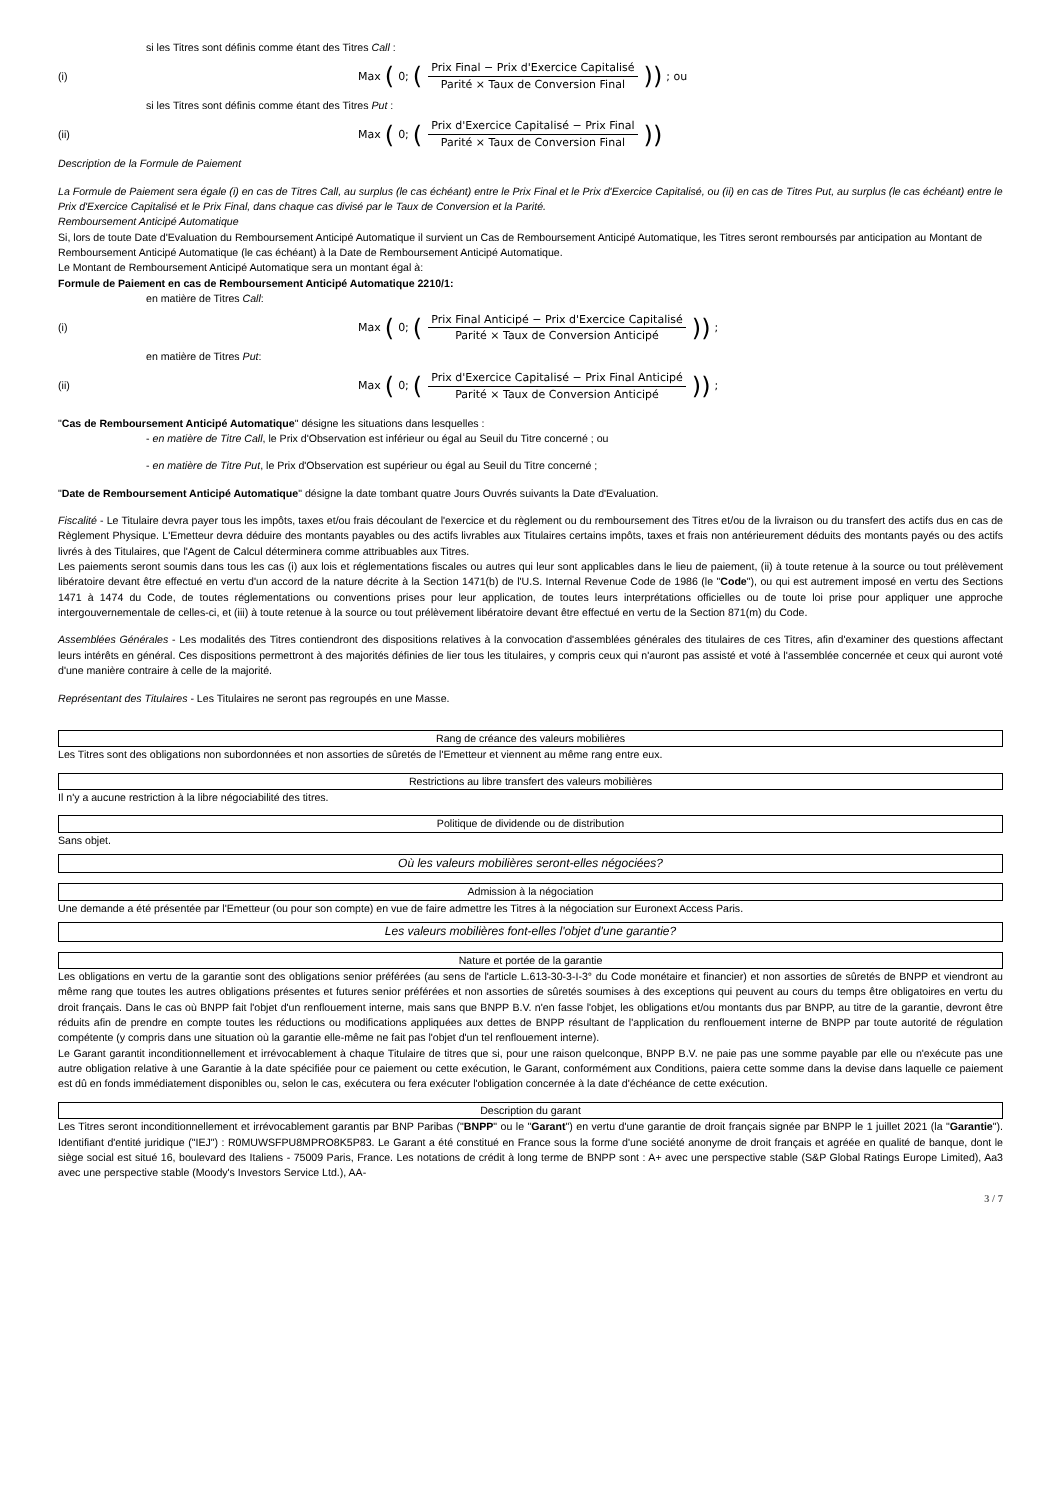si les Titres sont définis comme étant des Titres Call :
(i) Max (0; (Prix Final − Prix d'Exercice Capitalisé Parité × Taux de Conversion Final)); ou
si les Titres sont définis comme étant des Titres Put :
(ii) Max (0; (Prix d'Exercice Capitalisé − Prix Final Parité × Taux de Conversion Final))
Description de la Formule de Paiement
La Formule de Paiement sera égale (i) en cas de Titres Call, au surplus (le cas échéant) entre le Prix Final et le Prix d'Exercice Capitalisé, ou (ii) en cas de Titres Put, au surplus (le cas échéant) entre le Prix d'Exercice Capitalisé et le Prix Final, dans chaque cas divisé par le Taux de Conversion et la Parité.
Remboursement Anticipé Automatique
Si, lors de toute Date d'Evaluation du Remboursement Anticipé Automatique il survient un Cas de Remboursement Anticipé Automatique, les Titres seront remboursés par anticipation au Montant de Remboursement Anticipé Automatique (le cas échéant) à la Date de Remboursement Anticipé Automatique.
Le Montant de Remboursement Anticipé Automatique sera un montant égal à:
Formule de Paiement en cas de Remboursement Anticipé Automatique 2210/1:
en matière de Titres Call:
(i) Max (0; (Prix Final Anticipé − Prix d'Exercice Capitalisé Parité × Taux de Conversion Anticipé)) ;
en matière de Titres Put:
(ii) Max (0; (Prix d'Exercice Capitalisé − Prix Final Anticipé Parité × Taux de Conversion Anticipé)) ;
"Cas de Remboursement Anticipé Automatique" désigne les situations dans lesquelles :
- en matière de Titre Call, le Prix d'Observation est inférieur ou égal au Seuil du Titre concerné ; ou
- en matière de Titre Put, le Prix d'Observation est supérieur ou égal au Seuil du Titre concerné ;
"Date de Remboursement Anticipé Automatique" désigne la date tombant quatre Jours Ouvrés suivants la Date d'Evaluation.
Fiscalité - Le Titulaire devra payer tous les impôts, taxes et/ou frais découlant de l'exercice et du règlement ou du remboursement des Titres et/ou de la livraison ou du transfert des actifs dus en cas de Règlement Physique. L'Emetteur devra déduire des montants payables ou des actifs livrables aux Titulaires certains impôts, taxes et frais non antérieurement déduits des montants payés ou des actifs livrés à des Titulaires, que l'Agent de Calcul déterminera comme attribuables aux Titres.
Les paiements seront soumis dans tous les cas (i) aux lois et réglementations fiscales ou autres qui leur sont applicables dans le lieu de paiement, (ii) à toute retenue à la source ou tout prélèvement libératoire devant être effectué en vertu d'un accord de la nature décrite à la Section 1471(b) de l'U.S. Internal Revenue Code de 1986 (le "Code"), ou qui est autrement imposé en vertu des Sections 1471 à 1474 du Code, de toutes réglementations ou conventions prises pour leur application, de toutes leurs interprétations officielles ou de toute loi prise pour appliquer une approche intergouvernementale de celles-ci, et (iii) à toute retenue à la source ou tout prélèvement libératoire devant être effectué en vertu de la Section 871(m) du Code.
Assemblées Générales - Les modalités des Titres contiendront des dispositions relatives à la convocation d'assemblées générales des titulaires de ces Titres, afin d'examiner des questions affectant leurs intérêts en général. Ces dispositions permettront à des majorités définies de lier tous les titulaires, y compris ceux qui n'auront pas assisté et voté à l'assemblée concernée et ceux qui auront voté d'une manière contraire à celle de la majorité.
Représentant des Titulaires - Les Titulaires ne seront pas regroupés en une Masse.
Rang de créance des valeurs mobilières
Les Titres sont des obligations non subordonnées et non assorties de sûretés de l'Emetteur et viennent au même rang entre eux.
Restrictions au libre transfert des valeurs mobilières
Il n'y a aucune restriction à la libre négociabilité des titres.
Politique de dividende ou de distribution
Sans objet.
Où les valeurs mobilières seront-elles négociées?
Admission à la négociation
Une demande a été présentée par l'Emetteur (ou pour son compte) en vue de faire admettre les Titres à la négociation sur Euronext Access Paris.
Les valeurs mobilières font-elles l'objet d'une garantie?
Nature et portée de la garantie
Les obligations en vertu de la garantie sont des obligations senior préférées (au sens de l'article L.613-30-3-I-3° du Code monétaire et financier) et non assorties de sûretés de BNPP et viendront au même rang que toutes les autres obligations présentes et futures senior préférées et non assorties de sûretés soumises à des exceptions qui peuvent au cours du temps être obligatoires en vertu du droit français. Dans le cas où BNPP fait l'objet d'un renflouement interne, mais sans que BNPP B.V. n'en fasse l'objet, les obligations et/ou montants dus par BNPP, au titre de la garantie, devront être réduits afin de prendre en compte toutes les réductions ou modifications appliquées aux dettes de BNPP résultant de l'application du renflouement interne de BNPP par toute autorité de régulation compétente (y compris dans une situation où la garantie elle-même ne fait pas l'objet d'un tel renflouement interne).
Le Garant garantit inconditionnellement et irrévocablement à chaque Titulaire de titres que si, pour une raison quelconque, BNPP B.V. ne paie pas une somme payable par elle ou n'exécute pas une autre obligation relative à une Garantie à la date spécifiée pour ce paiement ou cette exécution, le Garant, conformément aux Conditions, paiera cette somme dans la devise dans laquelle ce paiement est dû en fonds immédiatement disponibles ou, selon le cas, exécutera ou fera exécuter l'obligation concernée à la date d'échéance de cette exécution.
Description du garant
Les Titres seront inconditionnellement et irrévocablement garantis par BNP Paribas ("BNPP" ou le "Garant") en vertu d'une garantie de droit français signée par BNPP le 1 juillet 2021 (la "Garantie"). Identifiant d'entité juridique ("IEJ") : R0MUWSFPU8MPRO8K5P83. Le Garant a été constitué en France sous la forme d'une société anonyme de droit français et agréée en qualité de banque, dont le siège social est situé 16, boulevard des Italiens - 75009 Paris, France. Les notations de crédit à long terme de BNPP sont : A+ avec une perspective stable (S&P Global Ratings Europe Limited), Aa3 avec une perspective stable (Moody's Investors Service Ltd.), AA-
3 / 7